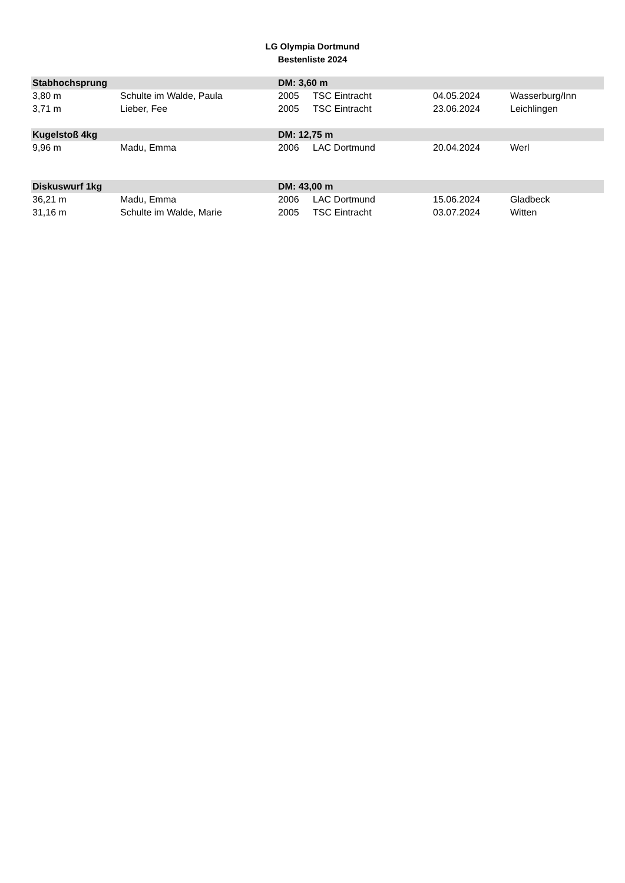LG Olympia Dortmund
Bestenliste 2024
| Stabhochsprung | | DM: 3,60 m | | | |
| --- | --- | --- | --- | --- | --- |
| 3,80 m | Schulte im Walde, Paula | 2005 | TSC Eintracht | 04.05.2024 | Wasserburg/Inn |
| 3,71 m | Lieber, Fee | 2005 | TSC Eintracht | 23.06.2024 | Leichlingen |
| Kugelstoß 4kg | | DM: 12,75 m | | | |
| 9,96 m | Madu, Emma | 2006 | LAC Dortmund | 20.04.2024 | Werl |
| Diskuswurf 1kg | | DM: 43,00 m | | | |
| 36,21 m | Madu, Emma | 2006 | LAC Dortmund | 15.06.2024 | Gladbeck |
| 31,16 m | Schulte im Walde, Marie | 2005 | TSC Eintracht | 03.07.2024 | Witten |